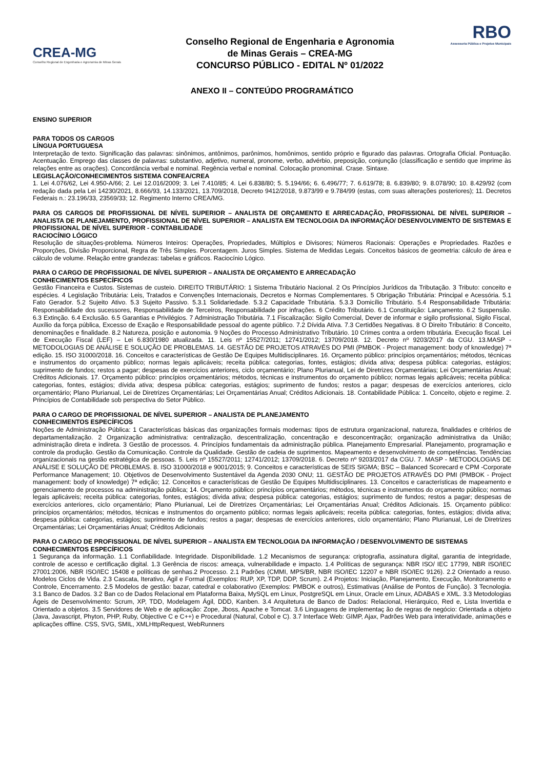CREA-MG
Conselho Regional de Engenharia e Agronomia de Minas Gerais
Conselho Regional de Engenharia e Agronomia
de Minas Gerais – CREA-MG
CONCURSO PÚBLICO - EDITAL Nº 01/2022
RBO
Assessoria Pública e Projetos Municipais
ANEXO II – CONTEÚDO PROGRAMÁTICO
ENSINO SUPERIOR
PARA TODOS OS CARGOS
LÍNGUA PORTUGUESA
Interpretação de texto. Significação das palavras: sinônimos, antônimos, parônimos, homônimos, sentido próprio e figurado das palavras. Ortografia Oficial. Pontuação. Acentuação. Emprego das classes de palavras: substantivo, adjetivo, numeral, pronome, verbo, advérbio, preposição, conjunção (classificação e sentido que imprime às relações entre as orações). Concordância verbal e nominal. Regência verbal e nominal. Colocação pronominal. Crase. Sintaxe.
LEGISLAÇÃO/CONHECIMENTOS SISTEMA CONFEA/CREA
1. Lei 4.076/62, Lei 4.950-A/66; 2. Lei 12.016/2009; 3. Lei 7.410/85; 4. Lei 6.838/80; 5. 5.194/66; 6. 6.496/77; 7. 6.619/78; 8. 6.839/80; 9. 8.078/90; 10. 8.429/92 (com redação dada pela Lei 14230/2021, 8.666/93, 14.133/2021, 13.709/2018, Decreto 9412/2018, 9.873/99 e 9.784/99 (estas, com suas alterações posteriores); 11. Decretos Federais n.: 23.196/33, 23569/33; 12. Regimento Interno CREA/MG.
PARA OS CARGOS DE PROFISSIONAL DE NÍVEL SUPERIOR – ANALISTA DE ORÇAMENTO E ARRECADAÇÃO, PROFISSIONAL DE NÍVEL SUPERIOR – ANALISTA DE PLANEJAMENTO, PROFISSIONAL DE NÍVEL SUPERIOR – ANALISTA EM TECNOLOGIA DA INFORMAÇÃO/ DESENVOLVIMENTO DE SISTEMAS E PROFISSIONAL DE NÍVEL SUPERIOR - CONTABILIDADE
RACIOCÍNIO LÓGICO
Resolução de situações-problema. Números Inteiros: Operações, Propriedades, Múltiplos e Divisores; Números Racionais: Operações e Propriedades. Razões e Proporções, Divisão Proporcional, Regra de Três Simples. Porcentagem. Juros Simples. Sistema de Medidas Legais. Conceitos básicos de geometria: cálculo de área e cálculo de volume. Relação entre grandezas: tabelas e gráficos. Raciocínio Lógico.
PARA O CARGO DE PROFISSIONAL DE NÍVEL SUPERIOR – ANALISTA DE ORÇAMENTO E ARRECADAÇÃO
CONHECIMENTOS ESPECÍFICOS
Gestão Financeira e Custos. Sistemas de custeio. DIREITO TRIBUTÁRIO: 1 Sistema Tributário Nacional. 2 Os Princípios Jurídicos da Tributação. 3 Tributo: conceito e espécies. 4 Legislação Tributária: Leis, Tratados e Convenções Internacionais, Decretos e Normas Complementares. 5 Obrigação Tributária: Principal e Acessória. 5.1 Fato Gerador. 5.2 Sujeito Ativo. 5.3 Sujeito Passivo. 5.3.1 Solidariedade. 5.3.2 Capacidade Tributária. 5.3.3 Domicílio Tributário. 5.4 Responsabilidade Tributária: Responsabilidade dos sucessores, Responsabilidade de Terceiros, Responsabilidade por infrações. 6 Crédito Tributário. 6.1 Constituição: Lançamento. 6.2 Suspensão. 6.3 Extinção. 6.4 Exclusão. 6.5 Garantias e Privilégios. 7 Administração Tributária. 7.1 Fiscalização: Sigilo Comercial, Dever de informar e sigilo profissional, Sigilo Fiscal, Auxílio da força pública, Excesso de Exação e Responsabilidade pessoal do agente público. 7.2 Dívida Ativa. 7.3 Certidões Negativas. 8 O Direito Tributário: 8 Conceito, denominações e finalidade. 8.2 Natureza, posição e autonomia. 9 Noções do Processo Administrativo Tributário. 10 Crimes contra a ordem tributária. Execução fiscal. Lei de Execução Fiscal (LEF) – Lei 6.830/1980 atualizada. 11. Leis nº 15527/2011; 12741/2012; 13709/2018. 12. Decreto nº 9203/2017 da CGU. 13.MASP - METODOLOGIAS DE ANÁLISE E SOLUÇÃO DE PROBLEMAS. 14. GESTÃO DE PROJETOS ATRAVÉS DO PMI (PMBOK - Project management: body of knowledge) 7ª edição. 15. ISO 31000/2018. 16. Conceitos e características de Gestão De Equipes Multidisciplinares. 16. Orçamento público: princípios orçamentários; métodos, técnicas e instrumentos do orçamento público; normas legais aplicáveis; receita pública: categorias, fontes, estágios; dívida ativa; despesa pública: categorias, estágios; suprimento de fundos; restos a pagar; despesas de exercícios anteriores, ciclo orçamentário; Plano Plurianual, Lei de Diretrizes Orçamentárias; Lei Orçamentárias Anual; Créditos Adicionais. 17. Orçamento público: princípios orçamentários; métodos, técnicas e instrumentos do orçamento público; normas legais aplicáveis; receita pública: categorias, fontes, estágios; dívida ativa; despesa pública: categorias, estágios; suprimento de fundos; restos a pagar; despesas de exercícios anteriores, ciclo orçamentário; Plano Plurianual, Lei de Diretrizes Orçamentárias; Lei Orçamentárias Anual; Créditos Adicionais. 18. Contabilidade Pública: 1. Conceito, objeto e regime. 2. Princípios de Contabilidade sob perspectiva do Setor Público.
PARA O CARGO DE PROFISSIONAL DE NÍVEL SUPERIOR – ANALISTA DE PLANEJAMENTO
CONHECIMENTOS ESPECÍFICOS
Noções de Administração Pública: 1 Características básicas das organizações formais modernas: tipos de estrutura organizacional, natureza, finalidades e critérios de departamentalização. 2 Organização administrativa: centralização, descentralização, concentração e desconcentração; organização administrativa da União; administração direta e indireta. 3 Gestão de processos. 4. Princípios fundamentais da administração pública. Planejamento Empresarial. Planejamento, programação e controle da produção. Gestão da Comunicação. Controle da Qualidade. Gestão de cadeia de suprimentos. Mapeamento e desenvolvimento de competências. Tendências organizacionais na gestão estratégica de pessoas. 5. Leis nº 15527/2011; 12741/2012; 13709/2018. 6. Decreto nº 9203/2017 da CGU. 7. MASP - METODOLOGIAS DE ANÁLISE E SOLUÇÃO DE PROBLEMAS. 8. ISO 31000/2018 e 9001/2015; 9. Conceitos e características de SEIS SIGMA; BSC – Balanced Scorecard e CPM -Corporate Performance Management; 10. Objetivos de Desenvolvimento Sustentável da Agenda 2030 ONU; 11. GESTÃO DE PROJETOS ATRAVÉS DO PMI (PMBOK - Project management: body of knowledge) 7ª edição; 12. Conceitos e características de Gestão De Equipes Multidisciplinares. 13. Conceitos e características de mapeamento e gerenciamento de processos na administração pública; 14. Orçamento público: princípios orçamentários; métodos, técnicas e instrumentos do orçamento público; normas legais aplicáveis; receita pública: categorias, fontes, estágios; dívida ativa; despesa pública: categorias, estágios; suprimento de fundos; restos a pagar; despesas de exercícios anteriores, ciclo orçamentário; Plano Plurianual, Lei de Diretrizes Orçamentárias; Lei Orçamentárias Anual; Créditos Adicionais. 15. Orçamento público: princípios orçamentários; métodos, técnicas e instrumentos do orçamento público; normas legais aplicáveis; receita pública: categorias, fontes, estágios; dívida ativa; despesa pública: categorias, estágios; suprimento de fundos; restos a pagar; despesas de exercícios anteriores, ciclo orçamentário; Plano Plurianual, Lei de Diretrizes Orçamentárias; Lei Orçamentárias Anual; Créditos Adicionais
PARA O CARGO DE PROFISSIONAL DE NÍVEL SUPERIOR – ANALISTA EM TECNOLOGIA DA INFORMAÇÃO / DESENVOLVIMENTO DE SISTEMAS
CONHECIMENTOS ESPECÍFICOS
1 Segurança da informação. 1.1 Confiabilidade. Integridade. Disponibilidade. 1.2 Mecanismos de segurança: criptografia, assinatura digital, garantia de integridade, controle de acesso e certificação digital. 1.3 Gerência de riscos: ameaça, vulnerabilidade e impacto. 1.4 Políticas de segurança: NBR ISO/ IEC 17799, NBR ISO/IEC 27001:2006, NBR ISO/IEC 15408 e políticas de senhas.2 Processo. 2.1 Padrões (CMMI, MPS/BR, NBR ISO/IEC 12207 e NBR ISO/IEC 9126). 2.2 Orientado a reuso. Modelos Ciclos de Vida. 2.3 Cascata, Iterativo, Ágil e Formal (Exemplos: RUP, XP, TDP, DDP, Scrum). 2.4 Projetos: Iniciação, Planejamento, Execução, Monitoramento e Controle, Encerramento. 2.5 Modelos de gestão: bazar, catedral e colaborativo (Exemplos: PMBOK e outros), Estimativas (Análise de Pontos de Função). 3 Tecnologia. 3.1 Banco de Dados. 3.2 Ban co de Dados Relacional em Plataforma Baixa, MySQL em Linux, PostgreSQL em Linux, Oracle em Linux, ADABAS e XML. 3.3 Metodologias Ágeis de Desenvolvimento: Scrum, XP, TDD, Modelagem Ágil, DDD, Kanben. 3.4 Arquitetura de Banco de Dados: Relacional, Hierárquico, Red e, Lista Invertida e Orientado a objetos. 3.5 Servidores de Web e de aplicação: Zope, Jboss, Apache e Tomcat. 3.6 Linguagens de implementaç ão de regras de negócio: Orientada a objeto (Java, Javascript, Phyton, PHP, Ruby, Objective C e C++) e Procedural (Natural, Cobol e C). 3.7 Interface Web: GIMP, Ajax, Padrões Web para interatividade, animações e aplicações offline. CSS, SVG, SMIL, XMLHttpRequest, WebRunners